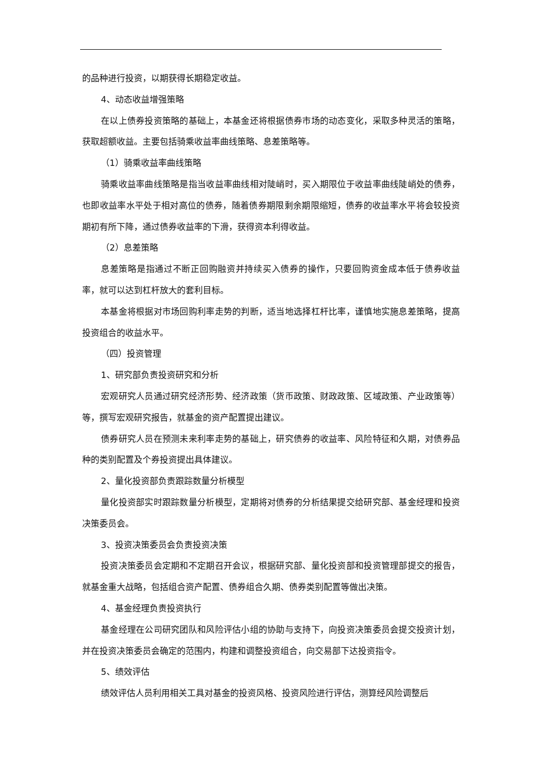的品种进行投资，以期获得长期稳定收益。
4、动态收益增强策略
在以上债券投资策略的基础上，本基金还将根据债券市场的动态变化，采取多种灵活的策略，获取超额收益。主要包括骑乘收益率曲线策略、息差策略等。
（1）骑乘收益率曲线策略
骑乘收益率曲线策略是指当收益率曲线相对陡峭时，买入期限位于收益率曲线陡峭处的债券，也即收益率水平处于相对高位的债券，随着债券期限剩余期限缩短，债券的收益率水平将会较投资期初有所下降，通过债券收益率的下滑，获得资本利得收益。
（2）息差策略
息差策略是指通过不断正回购融资并持续买入债券的操作，只要回购资金成本低于债券收益率，就可以达到杠杆放大的套利目标。
本基金将根据对市场回购利率走势的判断，适当地选择杠杆比率，谨慎地实施息差策略，提高投资组合的收益水平。
（四）投资管理
1、研究部负责投资研究和分析
宏观研究人员通过研究经济形势、经济政策（货币政策、财政政策、区域政策、产业政策等）等，撰写宏观研究报告，就基金的资产配置提出建议。
债券研究人员在预测未来利率走势的基础上，研究债券的收益率、风险特征和久期，对债券品种的类别配置及个券投资提出具体建议。
2、量化投资部负责跟踪数量分析模型
量化投资部实时跟踪数量分析模型，定期将对债券的分析结果提交给研究部、基金经理和投资决策委员会。
3、投资决策委员会负责投资决策
投资决策委员会定期和不定期召开会议，根据研究部、量化投资部和投资管理部提交的报告，就基金重大战略，包括组合资产配置、债券组合久期、债券类别配置等做出决策。
4、基金经理负责投资执行
基金经理在公司研究团队和风险评估小组的协助与支持下，向投资决策委员会提交投资计划，并在投资决策委员会确定的范围内，构建和调整投资组合，向交易部下达投资指令。
5、绩效评估
绩效评估人员利用相关工具对基金的投资风格、投资风险进行评估，测算经风险调整后